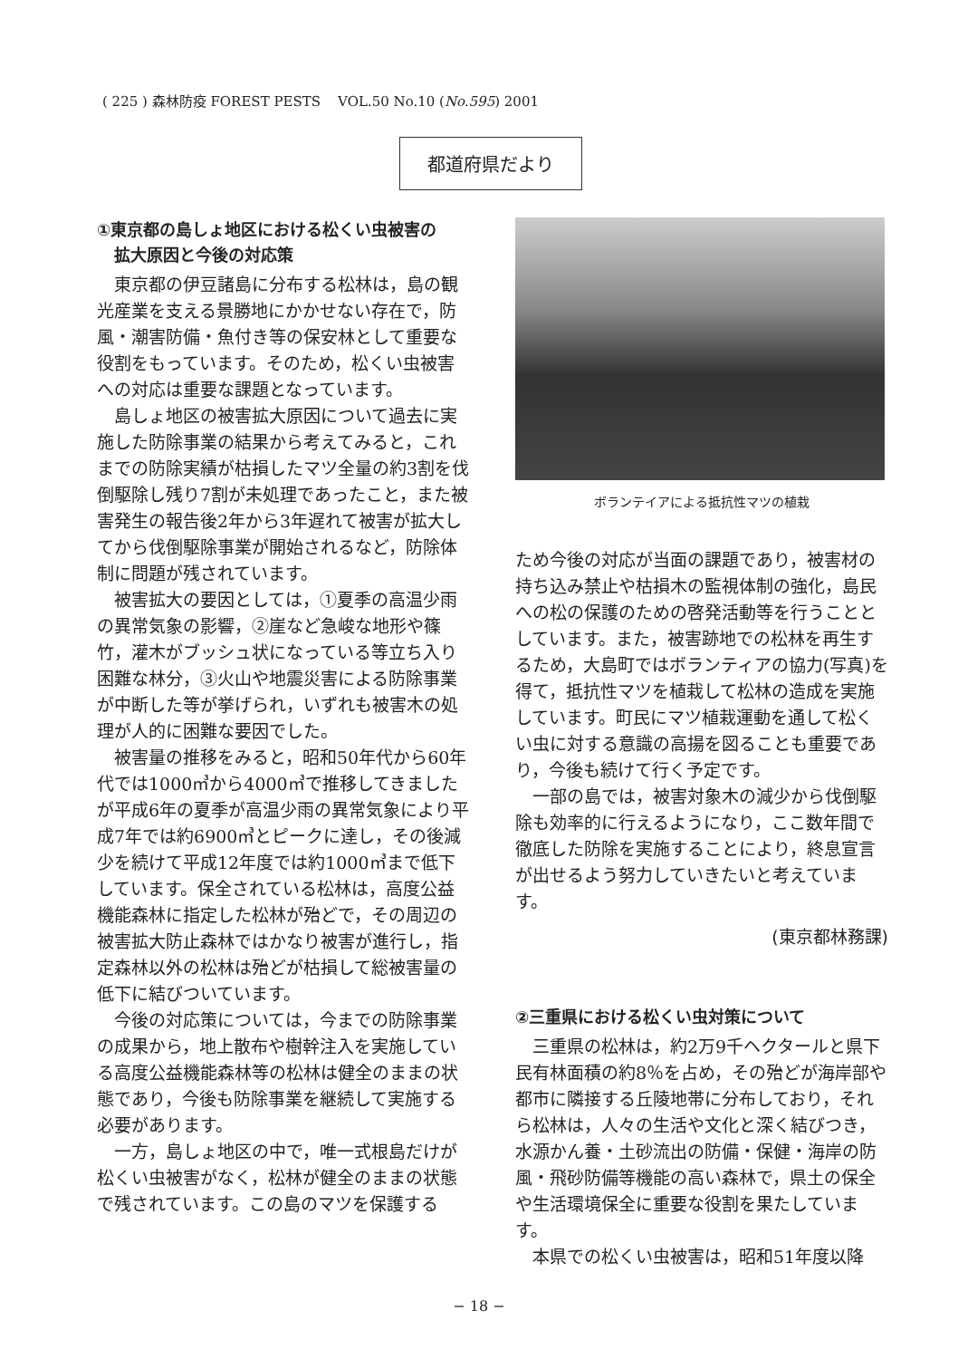( 225 ) 森林防疫 FOREST PESTS VOL.50 No.10 (No.595) 2001
都道府県だより
①東京都の島しょ地区における松くい虫被害の
拡大原因と今後の対応策
東京都の伊豆諸島に分布する松林は，島の観光産業を支える景勝地にかかせない存在で，防風・潮害防備・魚付き等の保安林として重要な役割をもっています。そのため，松くい虫被害への対応は重要な課題となっています。
島しょ地区の被害拡大原因について過去に実施した防除事業の結果から考えてみると，これまでの防除実績が枯損したマツ全量の約3割を伐倒駆除し残り7割が未処理であったこと，また被害発生の報告後2年から3年遅れて被害が拡大してから伐倒駆除事業が開始されるなど，防除体制に問題が残されています。
被害拡大の要因としては，①夏季の高温少雨の異常気象の影響，②崖など急峻な地形や篠竹，灌木がブッシュ状になっている等立ち入り困難な林分，③火山や地震災害による防除事業が中断した等が挙げられ，いずれも被害木の処理が人的に困難な要因でした。
被害量の推移をみると，昭和50年代から60年代では1000㎥から4000㎥で推移してきましたが平成6年の夏季が高温少雨の異常気象により平成7年では約6900㎥とピークに達し，その後減少を続けて平成12年度では約1000㎥まで低下しています。保全されている松林は，高度公益機能森林に指定した松林が殆どで，その周辺の被害拡大防止森林ではかなり被害が進行し，指定森林以外の松林は殆どが枯損して総被害量の低下に結びついています。
今後の対応策については，今までの防除事業の成果から，地上散布や樹幹注入を実施している高度公益機能森林等の松林は健全のままの状態であり，今後も防除事業を継続して実施する必要があります。
一方，島しょ地区の中で，唯一式根島だけが松くい虫被害がなく，松林が健全のままの状態で残されています。この島のマツを保護する
ボランテイアによる抵抗性マツの植栽
ため今後の対応が当面の課題であり，被害材の持ち込み禁止や枯損木の監視体制の強化，島民への松の保護のための啓発活動等を行うこととしています。また，被害跡地での松林を再生するため，大島町ではボランティアの協力(写真)を得て，抵抗性マツを植栽して松林の造成を実施しています。町民にマツ植栽運動を通して松くい虫に対する意識の高揚を図ることも重要であり，今後も続けて行く予定です。
一部の島では，被害対象木の減少から伐倒駆除も効率的に行えるようになり，ここ数年間で徹底した防除を実施することにより，終息宣言が出せるよう努力していきたいと考えています。
(東京都林務課)
②三重県における松くい虫対策について
三重県の松林は，約2万9千ヘクタールと県下民有林面積の約8％を占め，その殆どが海岸部や都市に隣接する丘陵地帯に分布しており，それら松林は，人々の生活や文化と深く結びつき，水源かん養・土砂流出の防備・保健・海岸の防風・飛砂防備等機能の高い森林で，県土の保全や生活環境保全に重要な役割を果たしています。
本県での松くい虫被害は，昭和51年度以降
− 18 −